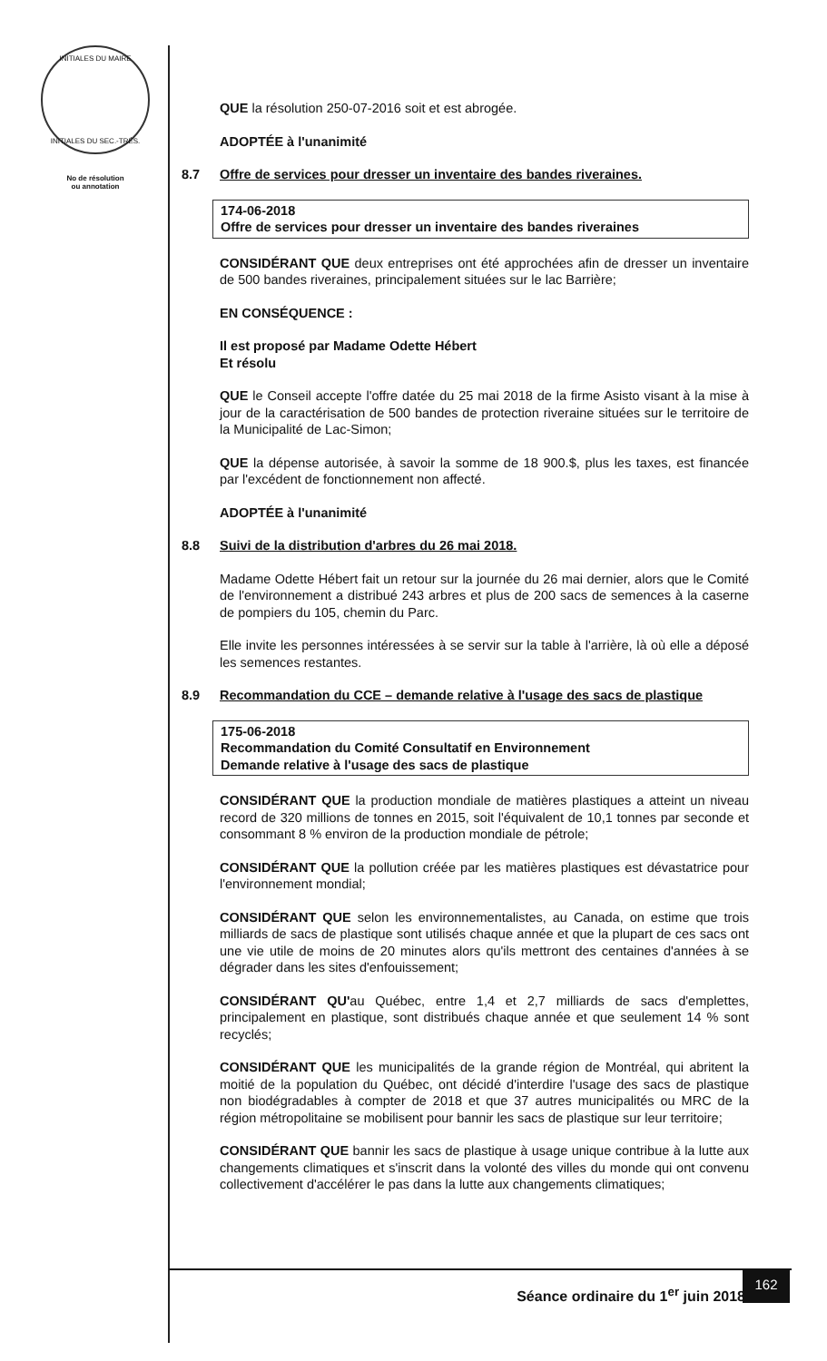INITIALES DU MAIRE
INITIALES DU SEC.-TRÉS.
No de résolution
ou annotation
QUE la résolution 250-07-2016 soit et est abrogée.
ADOPTÉE à l'unanimité
8.7 Offre de services pour dresser un inventaire des bandes riveraines.
174-06-2018
Offre de services pour dresser un inventaire des bandes riveraines
CONSIDÉRANT QUE deux entreprises ont été approchées afin de dresser un inventaire de 500 bandes riveraines, principalement situées sur le lac Barrière;
EN CONSÉQUENCE :
Il est proposé par Madame Odette Hébert
Et résolu
QUE le Conseil accepte l'offre datée du 25 mai 2018 de la firme Asisto visant à la mise à jour de la caractérisation de 500 bandes de protection riveraine situées sur le territoire de la Municipalité de Lac-Simon;
QUE la dépense autorisée, à savoir la somme de 18 900.$, plus les taxes, est financée par l'excédent de fonctionnement non affecté.
ADOPTÉE à l'unanimité
8.8 Suivi de la distribution d'arbres du 26 mai 2018.
Madame Odette Hébert fait un retour sur la journée du 26 mai dernier, alors que le Comité de l'environnement a distribué 243 arbres et plus de 200 sacs de semences à la caserne de pompiers du 105, chemin du Parc.
Elle invite les personnes intéressées à se servir sur la table à l'arrière, là où elle a déposé les semences restantes.
8.9 Recommandation du CCE – demande relative à l'usage des sacs de plastique
175-06-2018
Recommandation du Comité Consultatif en Environnement
Demande relative à l'usage des sacs de plastique
CONSIDÉRANT QUE la production mondiale de matières plastiques a atteint un niveau record de 320 millions de tonnes en 2015, soit l'équivalent de 10,1 tonnes par seconde et consommant 8 % environ de la production mondiale de pétrole;
CONSIDÉRANT QUE la pollution créée par les matières plastiques est dévastatrice pour l'environnement mondial;
CONSIDÉRANT QUE selon les environnementalistes, au Canada, on estime que trois milliards de sacs de plastique sont utilisés chaque année et que la plupart de ces sacs ont une vie utile de moins de 20 minutes alors qu'ils mettront des centaines d'années à se dégrader dans les sites d'enfouissement;
CONSIDÉRANT QU'au Québec, entre 1,4 et 2,7 milliards de sacs d'emplettes, principalement en plastique, sont distribués chaque année et que seulement 14 % sont recyclés;
CONSIDÉRANT QUE les municipalités de la grande région de Montréal, qui abritent la moitié de la population du Québec, ont décidé d'interdire l'usage des sacs de plastique non biodégradables à compter de 2018 et que 37 autres municipalités ou MRC de la région métropolitaine se mobilisent pour bannir les sacs de plastique sur leur territoire;
CONSIDÉRANT QUE bannir les sacs de plastique à usage unique contribue à la lutte aux changements climatiques et s'inscrit dans la volonté des villes du monde qui ont convenu collectivement d'accélérer le pas dans la lutte aux changements climatiques;
Séance ordinaire du 1<sup>er</sup> juin 2018
162